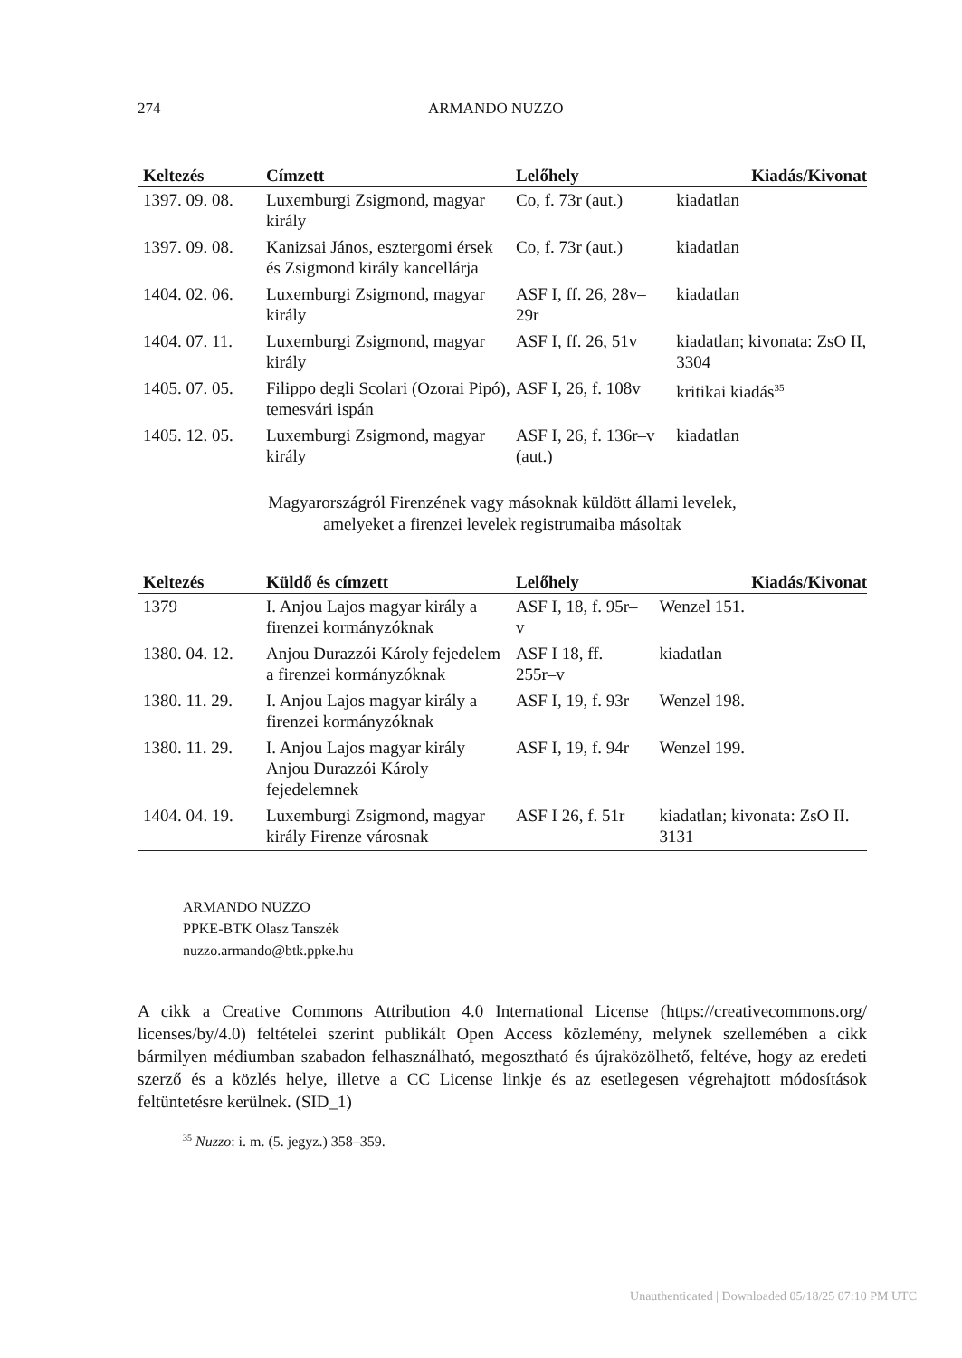274 ARMANDO NUZZO
| Keltezés | Címzett | Lelőhely | Kiadás/Kivonat |
| --- | --- | --- | --- |
| 1397. 09. 08. | Luxemburgi Zsigmond, magyar király | Co, f. 73r (aut.) | kiadatlan |
| 1397. 09. 08. | Kanizsai János, esztergomi érsek és Zsigmond király kancellárja | Co, f. 73r (aut.) | kiadatlan |
| 1404. 02. 06. | Luxemburgi Zsigmond, magyar király | ASF I, ff. 26, 28v–29r | kiadatlan |
| 1404. 07. 11. | Luxemburgi Zsigmond, magyar király | ASF I, ff. 26, 51v | kiadatlan; kivonata: ZsO II, 3304 |
| 1405. 07. 05. | Filippo degli Scolari (Ozorai Pipó), temesvári ispán | ASF I, 26, f. 108v | kritikai kiadás<sup>35</sup> |
| 1405. 12. 05. | Luxemburgi Zsigmond, magyar király | ASF I, 26, f. 136r–v (aut.) | kiadatlan |
Magyarországról Firenzének vagy másoknak küldött állami levelek,
amelyeket a firenzei levelek registrumaiba másoltak
| Keltezés | Küldő és címzett | Lelőhely | Kiadás/Kivonat |
| --- | --- | --- | --- |
| 1379 | I. Anjou Lajos magyar király a firenzei kormányzóknak | ASF I, 18, f. 95r–v | Wenzel 151. |
| 1380. 04. 12. | Anjou Durazzói Károly fejedelem a firenzei kormányzóknak | ASF I 18, ff. 255r–v | kiadatlan |
| 1380. 11. 29. | I. Anjou Lajos magyar király a firenzei kormányzóknak | ASF I, 19, f. 93r | Wenzel 198. |
| 1380. 11. 29. | I. Anjou Lajos magyar király Anjou Durazzói Károly fejedelemnek | ASF I, 19, f. 94r | Wenzel 199. |
| 1404. 04. 19. | Luxemburgi Zsigmond, magyar király Firenze városnak | ASF I 26, f. 51r | kiadatlan; kivonata: ZsO II. 3131 |
ARMANDO NUZZO
PPKE-BTK Olasz Tanszék
nuzzo.armando@btk.ppke.hu
A cikk a Creative Commons Attribution 4.0 International License (https://creativecommons.org/ licenses/by/4.0) feltételei szerint publikált Open Access közlemény, melynek szellemében a cikk bármilyen médiumban szabadon felhasználható, megosztható és újraközölhető, feltéve, hogy az eredeti szerző és a közlés helye, illetve a CC License linkje és az esetlegesen végrehajtott módosítások feltüntetésre kerülnek. (SID_1)
<sup>35</sup> Nuzzo: i. m. (5. jegyz.) 358–359.
Unauthenticated | Downloaded 05/18/25 07:10 PM UTC